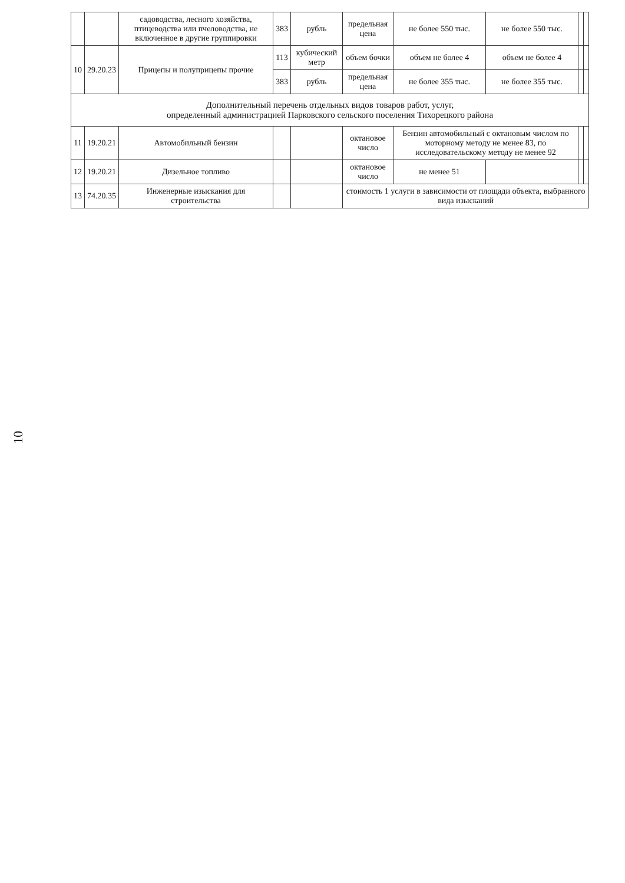10
| | | садоводства, лесного хозяйства, птицеводства или пчеловодства, не включенное в другие группировки | 383 | рубль | предельная цена | не более 550 тыс. | не более 550 тыс. | | |
| 10 | 29.20.23 | Прицепы и полуприцепы прочие | 113 | кубический метр | объем бочки | объем не более 4 | объем не более 4 | | |
| | | | 383 | рубль | предельная цена | не более 355 тыс. | не более 355 тыс. | | |
| Дополнительный перечень отдельных видов товаров работ, услуг, определенный администрацией Парковского сельского поселения Тихорецкого района | | | | | | | | | |
| 11 | 19.20.21 | Автомобильный бензин | | | октановое число | Бензин автомобильный с октановым числом по моторному методу не менее 83, по исследовательскому методу не менее 92 | | | |
| 12 | 19.20.21 | Дизельное топливо | | | октановое число | не менее 51 | | | |
| 13 | 74.20.35 | Инженерные изыскания для строительства | | | стоимость 1 услуги в зависимости от площади объекта, выбранного вида изысканий | | | | |